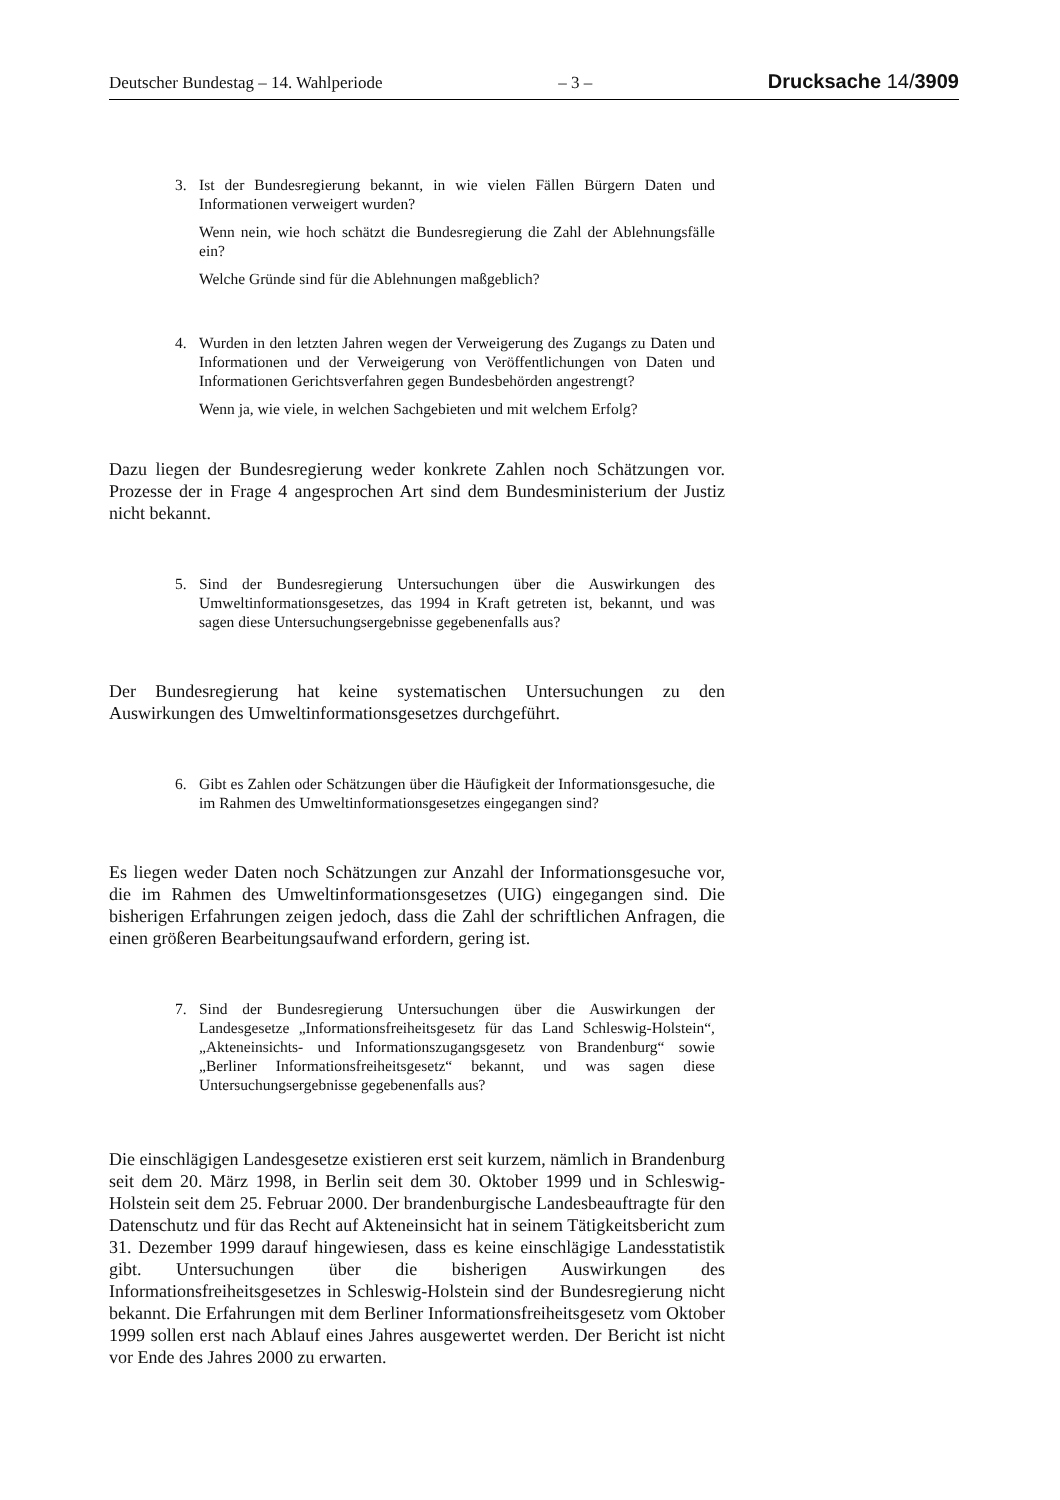Deutscher Bundestag – 14. Wahlperiode – 3 – Drucksache 14/3909
3. Ist der Bundesregierung bekannt, in wie vielen Fällen Bürgern Daten und Informationen verweigert wurden?
Wenn nein, wie hoch schätzt die Bundesregierung die Zahl der Ablehnungsfälle ein?
Welche Gründe sind für die Ablehnungen maßgeblich?
4. Wurden in den letzten Jahren wegen der Verweigerung des Zugangs zu Daten und Informationen und der Verweigerung von Veröffentlichungen von Daten und Informationen Gerichtsverfahren gegen Bundesbehörden angestrengt?
Wenn ja, wie viele, in welchen Sachgebieten und mit welchem Erfolg?
Dazu liegen der Bundesregierung weder konkrete Zahlen noch Schätzungen vor. Prozesse der in Frage 4 angesprochen Art sind dem Bundesministerium der Justiz nicht bekannt.
5. Sind der Bundesregierung Untersuchungen über die Auswirkungen des Umweltinformationsgesetzes, das 1994 in Kraft getreten ist, bekannt, und was sagen diese Untersuchungsergebnisse gegebenenfalls aus?
Der Bundesregierung hat keine systematischen Untersuchungen zu den Auswirkungen des Umweltinformationsgesetzes durchgeführt.
6. Gibt es Zahlen oder Schätzungen über die Häufigkeit der Informationsgesuche, die im Rahmen des Umweltinformationsgesetzes eingegangen sind?
Es liegen weder Daten noch Schätzungen zur Anzahl der Informationsgesuche vor, die im Rahmen des Umweltinformationsgesetzes (UIG) eingegangen sind. Die bisherigen Erfahrungen zeigen jedoch, dass die Zahl der schriftlichen Anfragen, die einen größeren Bearbeitungsaufwand erfordern, gering ist.
7. Sind der Bundesregierung Untersuchungen über die Auswirkungen der Landesgesetze „Informationsfreiheitsgesetz für das Land Schleswig-Holstein“, „Akteneinsichts- und Informationszugangsgesetz von Brandenburg“ sowie „Berliner Informationsfreiheitsgesetz“ bekannt, und was sagen diese Untersuchungsergebnisse gegebenenfalls aus?
Die einschlägigen Landesgesetze existieren erst seit kurzem, nämlich in Brandenburg seit dem 20. März 1998, in Berlin seit dem 30. Oktober 1999 und in Schleswig-Holstein seit dem 25. Februar 2000. Der brandenburgische Landesbeauftragte für den Datenschutz und für das Recht auf Akteneinsicht hat in seinem Tätigkeitsbericht zum 31. Dezember 1999 darauf hingewiesen, dass es keine einschlägige Landesstatistik gibt. Untersuchungen über die bisherigen Auswirkungen des Informationsfreiheitsgesetzes in Schleswig-Holstein sind der Bundesregierung nicht bekannt. Die Erfahrungen mit dem Berliner Informationsfreiheitsgesetz vom Oktober 1999 sollen erst nach Ablauf eines Jahres ausgewertet werden. Der Bericht ist nicht vor Ende des Jahres 2000 zu erwarten.